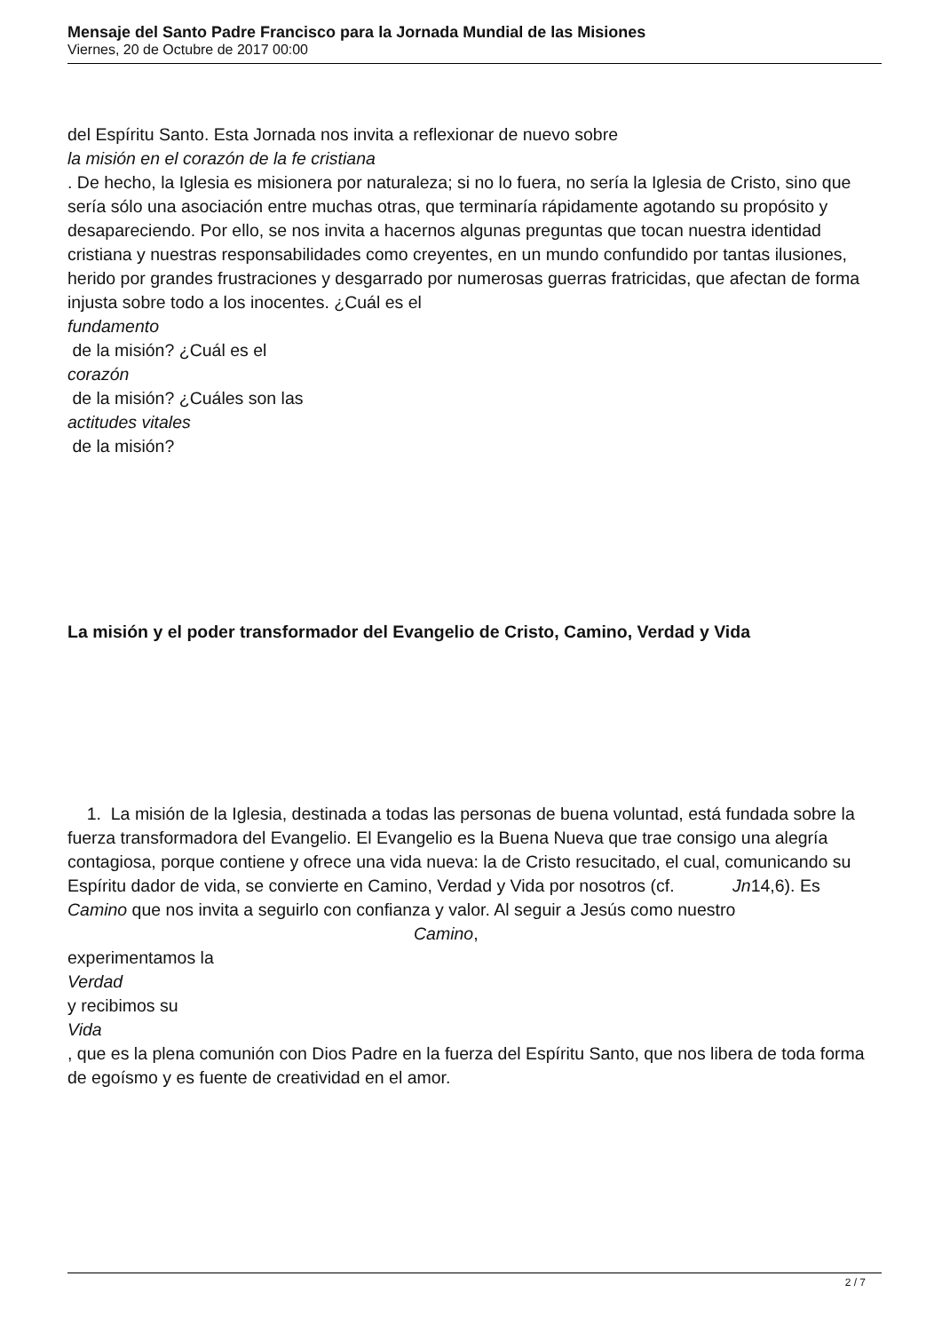Mensaje del Santo Padre Francisco para la Jornada Mundial de las Misiones
Viernes, 20 de Octubre de 2017 00:00
del Espíritu Santo. Esta Jornada nos invita a reflexionar de nuevo sobre
la misión en el corazón de la fe cristiana
. De hecho, la Iglesia es misionera por naturaleza; si no lo fuera, no sería la Iglesia de Cristo, sino que sería sólo una asociación entre muchas otras, que terminaría rápidamente agotando su propósito y desapareciendo. Por ello, se nos invita a hacernos algunas preguntas que tocan nuestra identidad cristiana y nuestras responsabilidades como creyentes, en un mundo confundido por tantas ilusiones, herido por grandes frustraciones y desgarrado por numerosas guerras fratricidas, que afectan de forma injusta sobre todo a los inocentes. ¿Cuál es el
fundamento
de la misión? ¿Cuál es el
corazón
de la misión? ¿Cuáles son las
actitudes vitales
de la misión?
La misión y el poder transformador del Evangelio de Cristo, Camino, Verdad y Vida
1. La misión de la Iglesia, destinada a todas las personas de buena voluntad, está fundada sobre la fuerza transformadora del Evangelio. El Evangelio es la Buena Nueva que trae consigo una alegría contagiosa, porque contiene y ofrece una vida nueva: la de Cristo resucitado, el cual, comunicando su Espíritu dador de vida, se convierte en Camino, Verdad y Vida por nosotros (cf. Jn14,6). Es Camino que nos invita a seguirlo con confianza y valor. Al seguir a Jesús como nuestro Camino,
experimentamos la
Verdad
y recibimos su
Vida
, que es la plena comunión con Dios Padre en la fuerza del Espíritu Santo, que nos libera de toda forma de egoísmo y es fuente de creatividad en el amor.
2 / 7